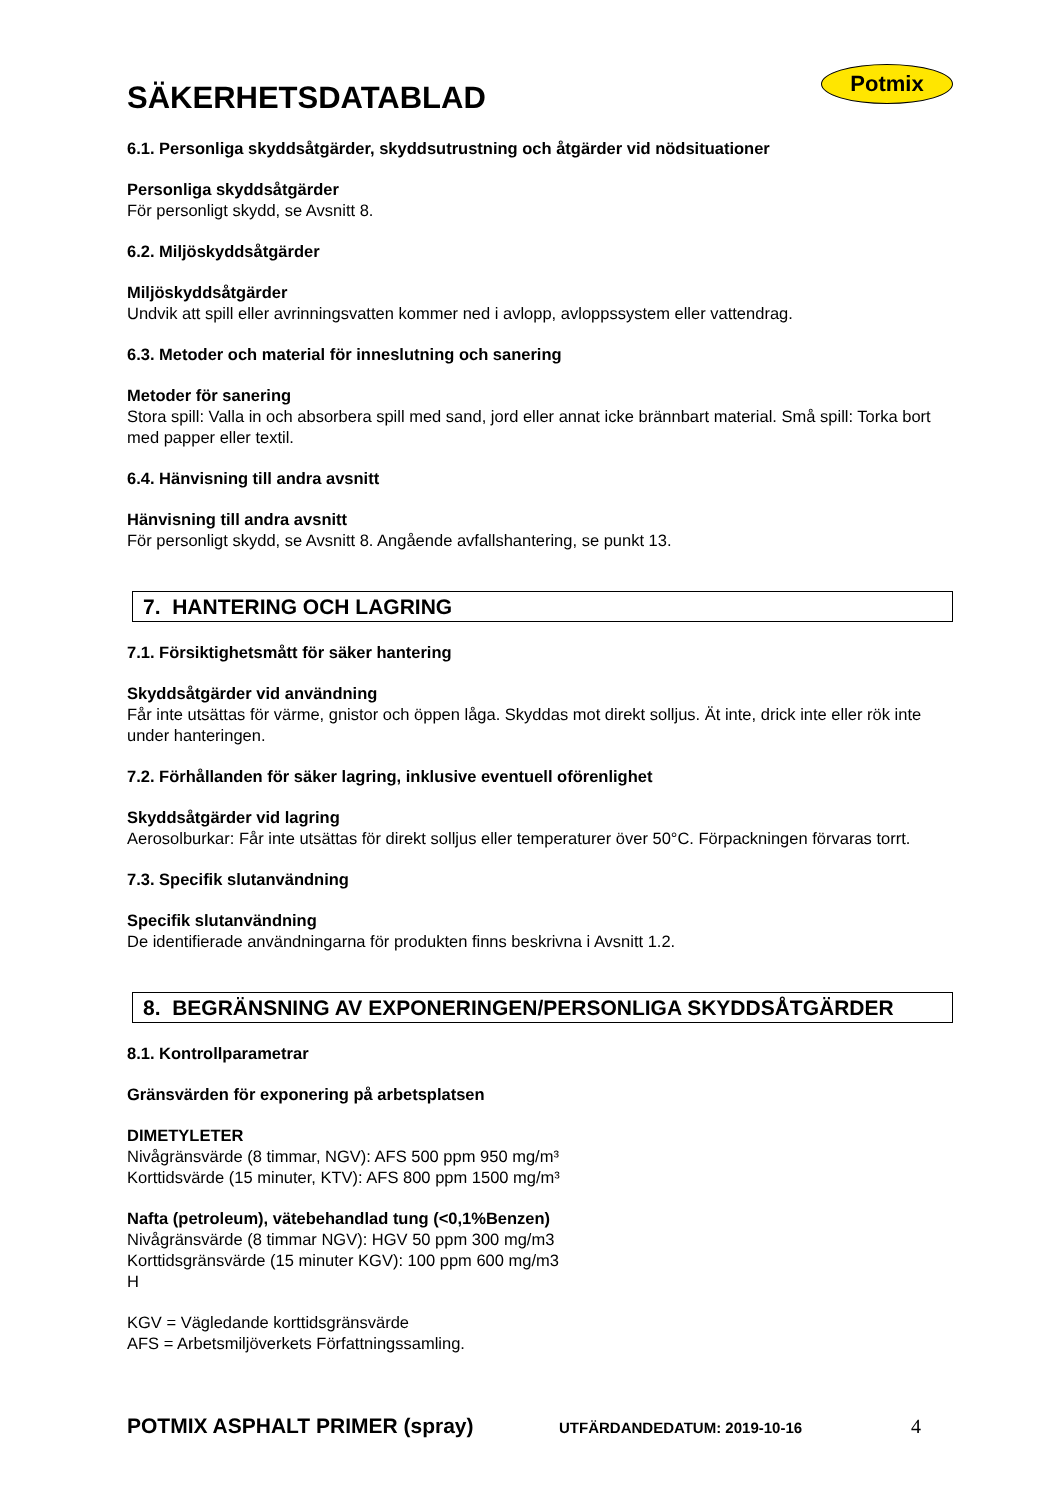Potmix
SÄKERHETSDATABLAD
6.1. Personliga skyddsåtgärder, skyddsutrustning och åtgärder vid nödsituationer
Personliga skyddsåtgärder
För personligt skydd, se Avsnitt 8.
6.2. Miljöskyddsåtgärder
Miljöskyddsåtgärder
Undvik att spill eller avrinningsvatten kommer ned i avlopp, avloppssystem eller vattendrag.
6.3. Metoder och material för inneslutning och sanering
Metoder för sanering
Stora spill: Valla in och absorbera spill med sand, jord eller annat icke brännbart material. Små spill: Torka bort med papper eller textil.
6.4. Hänvisning till andra avsnitt
Hänvisning till andra avsnitt
För personligt skydd, se Avsnitt 8. Angående avfallshantering, se punkt 13.
7. HANTERING OCH LAGRING
7.1. Försiktighetsmått för säker hantering
Skyddsåtgärder vid användning
Får inte utsättas för värme, gnistor och öppen låga. Skyddas mot direkt solljus. Ät inte, drick inte eller rök inte under hanteringen.
7.2. Förhållanden för säker lagring, inklusive eventuell oförenlighet
Skyddsåtgärder vid lagring
Aerosolburkar: Får inte utsättas för direkt solljus eller temperaturer över 50°C. Förpackningen förvaras torrt.
7.3. Specifik slutanvändning
Specifik slutanvändning
De identifierade användningarna för produkten finns beskrivna i Avsnitt 1.2.
8. BEGRÄNSNING AV EXPONERINGEN/PERSONLIGA SKYDDSÅTGÄRDER
8.1. Kontrollparametrar
Gränsvärden för exponering på arbetsplatsen
DIMETYLETER
Nivågränsvärde (8 timmar, NGV): AFS 500 ppm 950 mg/m³
Korttidsvärde (15 minuter, KTV): AFS 800 ppm 1500 mg/m³
Nafta (petroleum), vätebehandlad tung (<0,1%Benzen)
Nivågränsvärde (8 timmar NGV): HGV 50 ppm 300 mg/m3
Korttidsgränsvärde (15 minuter KGV): 100 ppm 600 mg/m3
H
KGV = Vägledande korttidsgränsvärde
AFS = Arbetsmiljöverkets Författningssamling.
POTMIX ASPHALT PRIMER (spray) UTFÄRDANDEDATUM: 2019-10-16 4